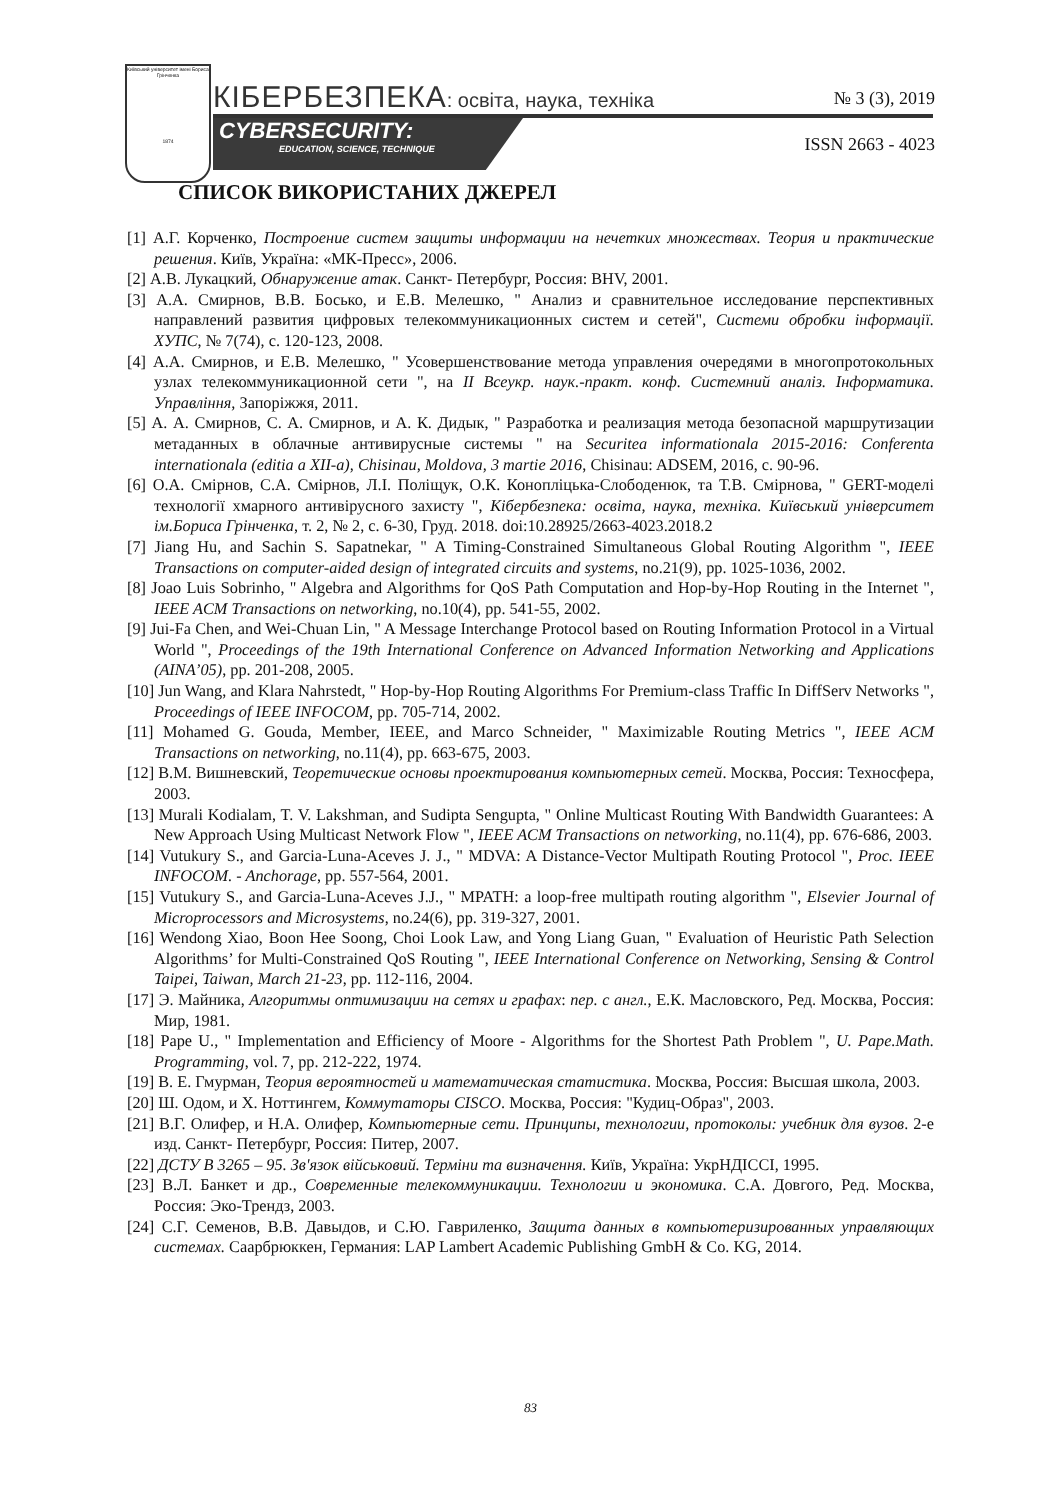Київський університет імені Бориса Грінченка
1874
КІБЕРБЕЗПЕКА: освіта, наука, техніка
№ 3 (3), 2019
CYBERSECURITY:
EDUCATION, SCIENCE, TECHNIQUE
ISSN 2663 - 4023
СПИСОК ВИКОРИСТАНИХ ДЖЕРЕЛ
[1] А.Г. Корченко, Построение систем защиты информации на нечетких множествах. Теория и практические решения. Київ, Україна: «МК-Пресс», 2006.
[2] А.В. Лукацкий, Обнаружение атак. Санкт- Петербург, Россия: BHV, 2001.
[3] А.А. Смирнов, В.В. Босько, и Е.В. Мелешко, " Анализ и сравнительное исследование перспективных направлений развития цифровых телекоммуникационных систем и сетей", Системи обробки інформації. ХУПС, № 7(74), с. 120-123, 2008.
[4] А.А. Смирнов, и Е.В. Мелешко, " Усовершенствование метода управления очередями в многопротокольных узлах телекоммуникационной сети ", на II Всеукр. наук.-практ. конф. Системний аналіз. Інформатика. Управління, Запоріжжя, 2011.
[5] А. А. Смирнов, С. А. Смирнов, и А. К. Дидык, " Разработка и реализация метода безопасной маршрутизации метаданных в облачные антивирусные системы " на Securitea informationala 2015-2016: Conferenta internationala (editia a XII-a), Chisinau, Moldova, 3 martie 2016, Chisinau: ADSEM, 2016, с. 90-96.
[6] О.А. Смірнов, С.А. Смірнов, Л.І. Поліщук, О.К. Конопліцька-Слободенюк, та Т.В. Смірнова, " GERT-моделі технології хмарного антивірусного захисту ", Кібербезпека: освіта, наука, техніка. Київський університет ім.Бориса Грінченка, т. 2, № 2, с. 6-30, Груд. 2018. doi:10.28925/2663-4023.2018.2
[7] Jiang Hu, and Sachin S. Sapatnekar, " A Timing-Constrained Simultaneous Global Routing Algorithm ", IEEE Transactions on computer-aided design of integrated circuits and systems, no.21(9), pp. 1025-1036, 2002.
[8] Joao Luis Sobrinho, " Algebra and Algorithms for QoS Path Computation and Hop-by-Hop Routing in the Internet ", IEEE ACM Transactions on networking, no.10(4), pp. 541-55, 2002.
[9] Jui-Fa Chen, and Wei-Chuan Lin, " A Message Interchange Protocol based on Routing Information Protocol in a Virtual World ", Proceedings of the 19th International Conference on Advanced Information Networking and Applications (AINA’05), pp. 201-208, 2005.
[10] Jun Wang, and Klara Nahrstedt, " Hop-by-Hop Routing Algorithms For Premium-class Traffic In DiffServ Networks ", Proceedings of IEEE INFOCOM, pp. 705-714, 2002.
[11] Mohamed G. Gouda, Member, IEEE, and Marco Schneider, " Maximizable Routing Metrics ", IEEE ACM Transactions on networking, no.11(4), pp. 663-675, 2003.
[12] В.М. Вишневский, Теоретические основы проектирования компьютерных сетей. Москва, Россия: Техносфера, 2003.
[13] Murali Kodialam, T. V. Lakshman, and Sudipta Sengupta, " Online Multicast Routing With Bandwidth Guarantees: A New Approach Using Multicast Network Flow ", IEEE ACM Transactions on networking, no.11(4), pp. 676-686, 2003.
[14] Vutukury S., and Garcia-Luna-Aceves J. J., " MDVA: A Distance-Vector Multipath Routing Protocol ", Proc. IEEE INFOCOM. - Anchorage, pp. 557-564, 2001.
[15] Vutukury S., and Garcia-Luna-Aceves J.J., " MPATH: a loop-free multipath routing algorithm ", Elsevier Journal of Microprocessors and Microsystems, no.24(6), pp. 319-327, 2001.
[16] Wendong Xiao, Boon Hee Soong, Choi Look Law, and Yong Liang Guan, " Evaluation of Heuristic Path Selection Algorithms’ for Multi-Constrained QoS Routing ", IEEE International Conference on Networking, Sensing & Control Taipei, Taiwan, March 21-23, pp. 112-116, 2004.
[17] Э. Майника, Алгоритмы оптимизации на сетях и графах: пер. с англ., Е.К. Масловского, Ред. Москва, Россия: Мир, 1981.
[18] Pape U., " Implementation and Efficiency of Moore - Algorithms for the Shortest Path Problem ", U. Pape.Math. Programming, vol. 7, pp. 212-222, 1974.
[19] В. Е. Гмурман, Теория вероятностей и математическая статистика. Москва, Россия: Высшая школа, 2003.
[20] Ш. Одом, и Х. Ноттингем, Коммутаторы CISCO. Москва, Россия: "Кудиц-Образ", 2003.
[21] В.Г. Олифер, и Н.А. Олифер, Компьютерные сети. Принципы, технологии, протоколы: учебник для вузов. 2-е изд. Санкт- Петербург, Россия: Питер, 2007.
[22] ДСТУ В 3265 – 95. Зв'язок військовий. Терміни та визначення. Київ, Україна: УкрНДІССІ, 1995.
[23] В.Л. Банкет и др., Современные телекоммуникации. Технологии и экономика. С.А. Довгого, Ред. Москва, Россия: Эко-Трендз, 2003.
[24] С.Г. Семенов, В.В. Давыдов, и С.Ю. Гавриленко, Защита данных в компьютеризированных управляющих системах. Саарбрюккен, Германия: LAP Lambert Academic Publishing GmbH & Co. KG, 2014.
83